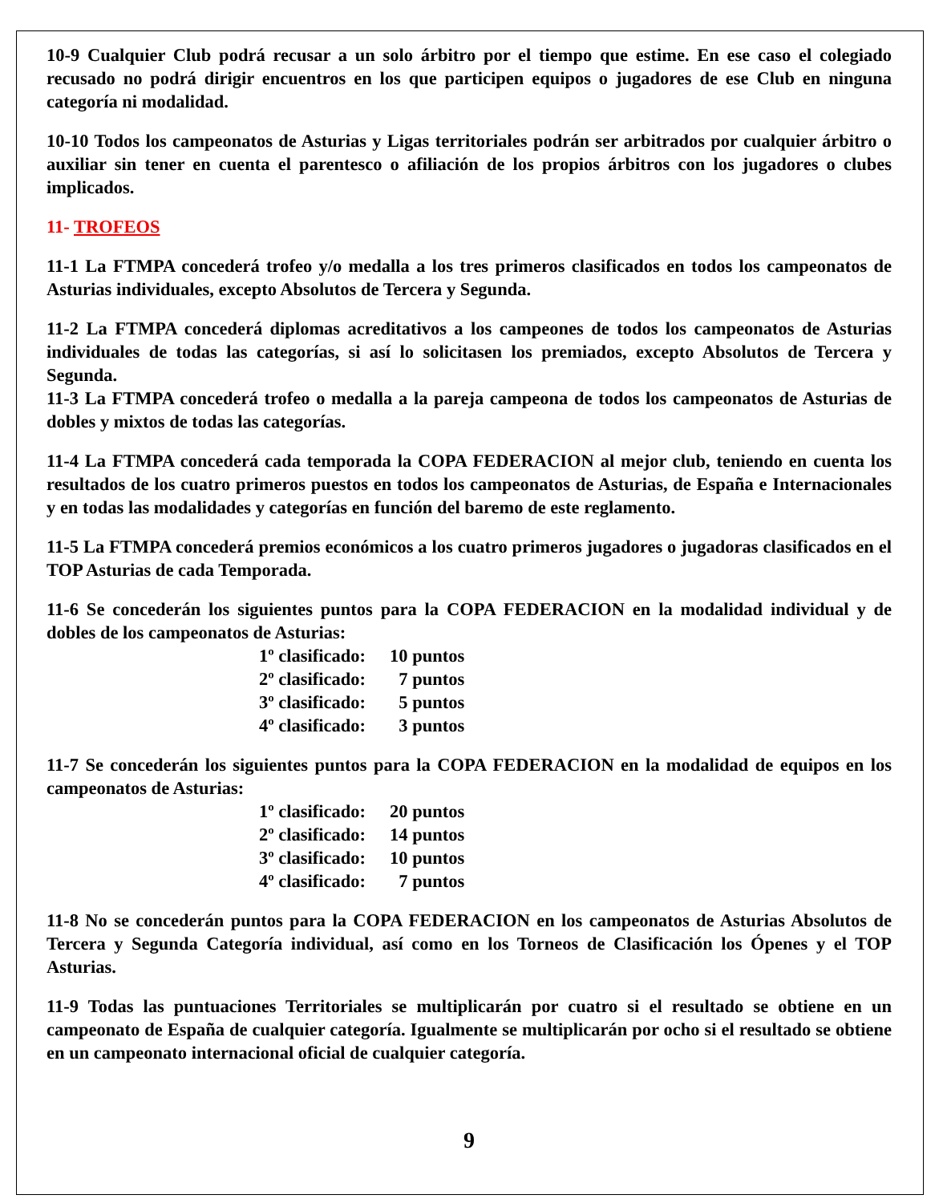10-9 Cualquier Club podrá recusar a un solo árbitro por el tiempo que estime. En ese caso el colegiado recusado no podrá dirigir encuentros en los que participen equipos o jugadores de ese Club en ninguna categoría ni modalidad.
10-10 Todos los campeonatos de Asturias y Ligas territoriales podrán ser arbitrados por cualquier árbitro o auxiliar sin tener en cuenta el parentesco o afiliación de los propios árbitros con los jugadores o clubes implicados.
11- TROFEOS
11-1 La FTMPA concederá trofeo y/o medalla a los tres primeros clasificados en todos los campeonatos de Asturias individuales, excepto Absolutos de Tercera y Segunda.
11-2 La FTMPA concederá diplomas acreditativos a los campeones de todos los campeonatos de Asturias individuales de todas las categorías, si así lo solicitasen los premiados, excepto Absolutos de Tercera y Segunda.
11-3 La FTMPA concederá trofeo o medalla a la pareja campeona de todos los campeonatos de Asturias de dobles y mixtos de todas las categorías.
11-4 La FTMPA concederá cada temporada la COPA FEDERACION al mejor club, teniendo en cuenta los resultados de los cuatro primeros puestos en todos los campeonatos de Asturias, de España e Internacionales y en todas las modalidades y categorías en función del baremo de este reglamento.
11-5 La FTMPA concederá premios económicos a los cuatro primeros jugadores o jugadoras clasificados en el TOP Asturias de cada Temporada.
11-6 Se concederán los siguientes puntos para la COPA FEDERACION en la modalidad individual y de dobles de los campeonatos de Asturias:
| 1º clasificado: | 10 puntos |
| 2º clasificado: | 7 puntos |
| 3º clasificado: | 5 puntos |
| 4º clasificado: | 3 puntos |
11-7 Se concederán los siguientes puntos para la COPA FEDERACION en la modalidad de equipos en los campeonatos de Asturias:
| 1º clasificado: | 20 puntos |
| 2º clasificado: | 14 puntos |
| 3º clasificado: | 10 puntos |
| 4º clasificado: | 7 puntos |
11-8 No se concederán puntos para la COPA FEDERACION en los campeonatos de Asturias Absolutos de Tercera y Segunda Categoría individual, así como en los Torneos de Clasificación los Ópenes y el TOP Asturias.
11-9 Todas las puntuaciones Territoriales se multiplicarán por cuatro si el resultado se obtiene en un campeonato de España de cualquier categoría. Igualmente se multiplicarán por ocho si el resultado se obtiene en un campeonato internacional oficial de cualquier categoría.
9